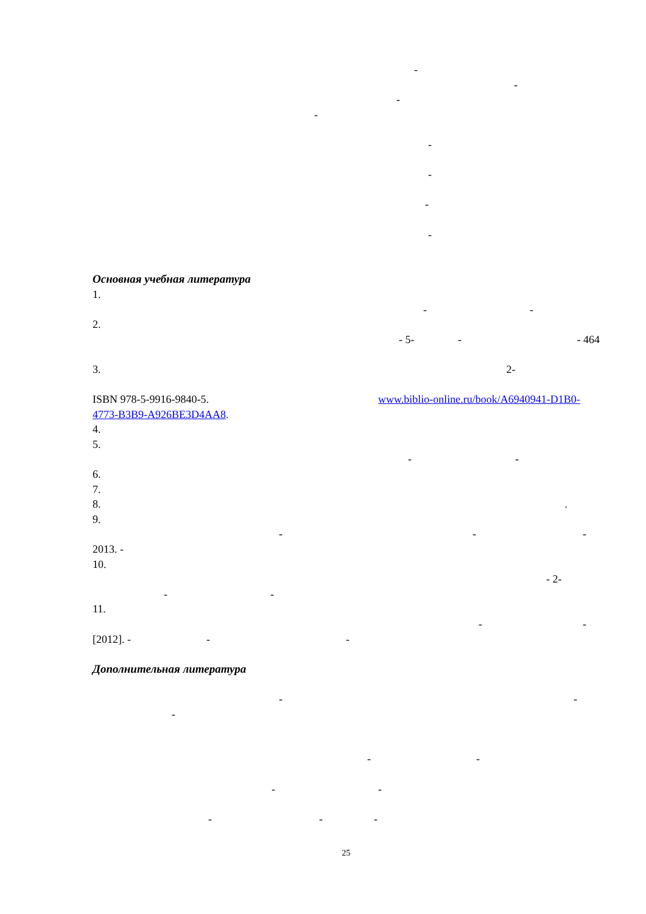-
-
-
-
-
-
-
-
Основная учебная литература
1.
- -
2.
- 5- - - 464
3. 2-
ISBN 978-5-9916-9840-5. www.biblio-online.ru/book/A6940941-D1B0-
4773-B3B9-A926BE3D4AA8.
4.
5.
- -
6.
7.
8. .
9.
- - -
2013. -
10.
- 2-
- -
11.
- -
[2012]. - - -
Дополнительная литература
- -
-
- -
- -
- - -
25